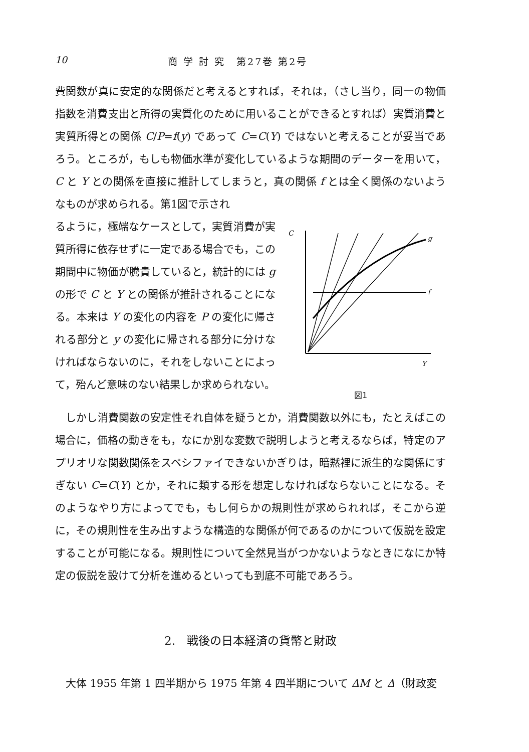10 商 学 討 究　第27巻 第2号
費関数が真に安定的な関係だと考えるとすれば，それは，（さし当り，同一の物価指数を消費支出と所得の実質化のために用いることができるとすれば）実質消費と実質所得との関係 C/P=f(y) であって C=C(Y) ではないと考えることが妥当であろう。ところが，もしも物価水準が変化しているような期間のデーターを用いて，C と Y との関係を直接に推計してしまうと，真の関係 f とは全く関係のないようなものが求められる。第1図で示され
るように，極端なケースとして，実質消費が実質所得に依存せずに一定である場合でも，この期間中に物価が騰貴していると，統計的には g の形で C と Y との関係が推計されることになる。本来は Y の変化の内容を P の変化に帰される部分と y の変化に帰される部分に分けなければならないのに，それをしないことによって，殆んど意味のない結果しか求められない。
C
g
f
Y
図1
　しかし消費関数の安定性それ自体を疑うとか，消費関数以外にも，たとえばこの場合に，価格の動きをも，なにか別な変数で説明しようと考えるならば，特定のアプリオリな関数関係をスペシファイできないかぎりは，暗黙裡に派生的な関係にすぎない C=C(Y) とか，それに類する形を想定しなければならないことになる。そのようなやり方によってでも，もし何らかの規則性が求められれば，そこから逆に，その規則性を生み出すような構造的な関係が何であるのかについて仮説を設定することが可能になる。規則性について全然見当がつかないようなときになにか特定の仮説を設けて分析を進めるといっても到底不可能であろう。
2.　戦後の日本経済の貨幣と財政
　大体 1955 年第 1 四半期から 1975 年第 4 四半期について ΔM と Δ（財政変